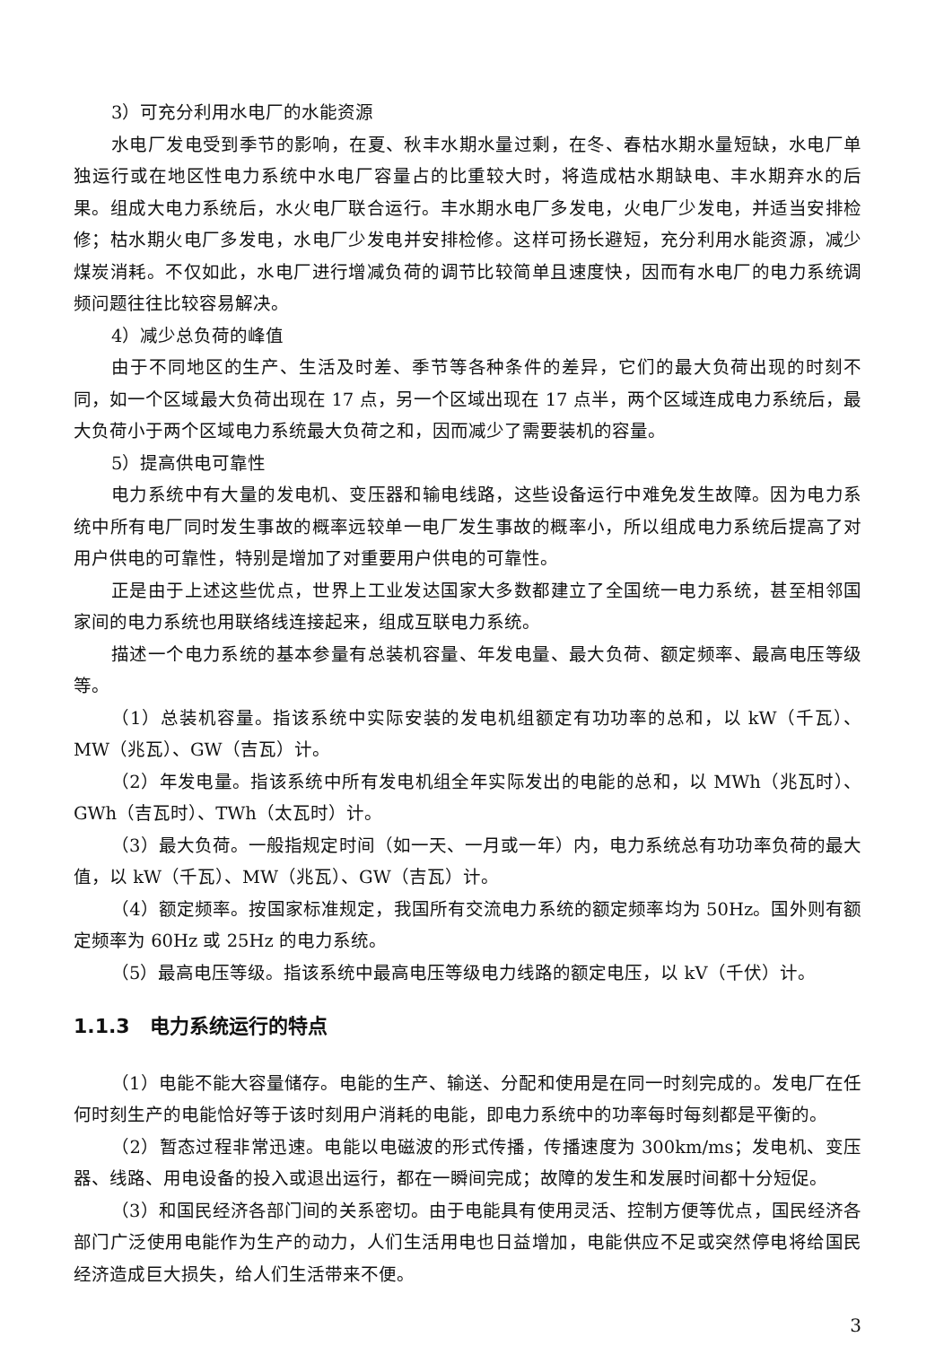3）可充分利用水电厂的水能资源
水电厂发电受到季节的影响，在夏、秋丰水期水量过剩，在冬、春枯水期水量短缺，水电厂单独运行或在地区性电力系统中水电厂容量占的比重较大时，将造成枯水期缺电、丰水期弃水的后果。组成大电力系统后，水火电厂联合运行。丰水期水电厂多发电，火电厂少发电，并适当安排检修；枯水期火电厂多发电，水电厂少发电并安排检修。这样可扬长避短，充分利用水能资源，减少煤炭消耗。不仅如此，水电厂进行增减负荷的调节比较简单且速度快，因而有水电厂的电力系统调频问题往往比较容易解决。
4）减少总负荷的峰值
由于不同地区的生产、生活及时差、季节等各种条件的差异，它们的最大负荷出现的时刻不同，如一个区域最大负荷出现在 17 点，另一个区域出现在 17 点半，两个区域连成电力系统后，最大负荷小于两个区域电力系统最大负荷之和，因而减少了需要装机的容量。
5）提高供电可靠性
电力系统中有大量的发电机、变压器和输电线路，这些设备运行中难免发生故障。因为电力系统中所有电厂同时发生事故的概率远较单一电厂发生事故的概率小，所以组成电力系统后提高了对用户供电的可靠性，特别是增加了对重要用户供电的可靠性。
正是由于上述这些优点，世界上工业发达国家大多数都建立了全国统一电力系统，甚至相邻国家间的电力系统也用联络线连接起来，组成互联电力系统。
描述一个电力系统的基本参量有总装机容量、年发电量、最大负荷、额定频率、最高电压等级等。
（1）总装机容量。指该系统中实际安装的发电机组额定有功功率的总和，以 kW（千瓦）、MW（兆瓦）、GW（吉瓦）计。
（2）年发电量。指该系统中所有发电机组全年实际发出的电能的总和，以 MWh（兆瓦时）、GWh（吉瓦时）、TWh（太瓦时）计。
（3）最大负荷。一般指规定时间（如一天、一月或一年）内，电力系统总有功功率负荷的最大值，以 kW（千瓦）、MW（兆瓦）、GW（吉瓦）计。
（4）额定频率。按国家标准规定，我国所有交流电力系统的额定频率均为 50Hz。国外则有额定频率为 60Hz 或 25Hz 的电力系统。
（5）最高电压等级。指该系统中最高电压等级电力线路的额定电压，以 kV（千伏）计。
1.1.3　电力系统运行的特点
（1）电能不能大容量储存。电能的生产、输送、分配和使用是在同一时刻完成的。发电厂在任何时刻生产的电能恰好等于该时刻用户消耗的电能，即电力系统中的功率每时每刻都是平衡的。
（2）暂态过程非常迅速。电能以电磁波的形式传播，传播速度为 300km/ms；发电机、变压器、线路、用电设备的投入或退出运行，都在一瞬间完成；故障的发生和发展时间都十分短促。
（3）和国民经济各部门间的关系密切。由于电能具有使用灵活、控制方便等优点，国民经济各部门广泛使用电能作为生产的动力，人们生活用电也日益增加，电能供应不足或突然停电将给国民经济造成巨大损失，给人们生活带来不便。
3